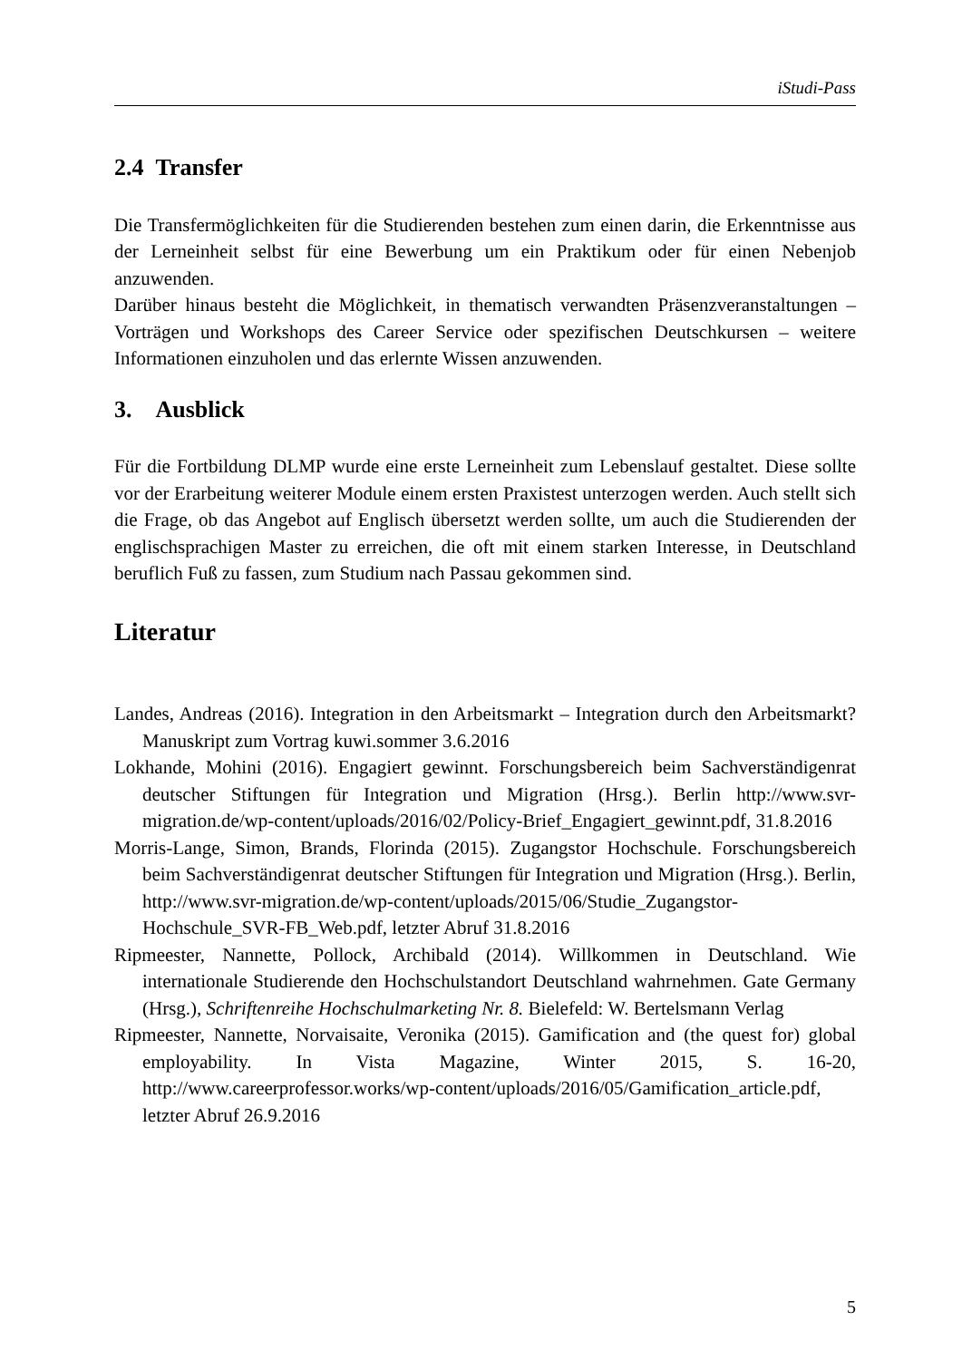iStudi-Pass
2.4 Transfer
Die Transfermöglichkeiten für die Studierenden bestehen zum einen darin, die Erkenntnisse aus der Lerneinheit selbst für eine Bewerbung um ein Praktikum oder für einen Nebenjob anzuwenden.
Darüber hinaus besteht die Möglichkeit, in thematisch verwandten Präsenzveranstaltungen – Vorträgen und Workshops des Career Service oder spezifischen Deutschkursen – weitere Informationen einzuholen und das erlernte Wissen anzuwenden.
3. Ausblick
Für die Fortbildung DLMP wurde eine erste Lerneinheit zum Lebenslauf gestaltet. Diese sollte vor der Erarbeitung weiterer Module einem ersten Praxistest unterzogen werden. Auch stellt sich die Frage, ob das Angebot auf Englisch übersetzt werden sollte, um auch die Studierenden der englischsprachigen Master zu erreichen, die oft mit einem starken Interesse, in Deutschland beruflich Fuß zu fassen, zum Studium nach Passau gekommen sind.
Literatur
Landes, Andreas (2016). Integration in den Arbeitsmarkt – Integration durch den Arbeitsmarkt? Manuskript zum Vortrag kuwi.sommer 3.6.2016
Lokhande, Mohini (2016). Engagiert gewinnt. Forschungsbereich beim Sachverständigenrat deutscher Stiftungen für Integration und Migration (Hrsg.). Berlin http://www.svr-migration.de/wp-content/uploads/2016/02/Policy-Brief_Engagiert_gewinnt.pdf, 31.8.2016
Morris-Lange, Simon, Brands, Florinda (2015). Zugangstor Hochschule. Forschungsbereich beim Sachverständigenrat deutscher Stiftungen für Integration und Migration (Hrsg.). Berlin, http://www.svr-migration.de/wp-content/uploads/2015/06/Studie_Zugangstor-Hochschule_SVR-FB_Web.pdf, letzter Abruf 31.8.2016
Ripmeester, Nannette, Pollock, Archibald (2014). Willkommen in Deutschland. Wie internationale Studierende den Hochschulstandort Deutschland wahrnehmen. Gate Germany (Hrsg.), Schriftenreihe Hochschulmarketing Nr. 8. Bielefeld: W. Bertelsmann Verlag
Ripmeester, Nannette, Norvaisaite, Veronika (2015). Gamification and (the quest for) global employability. In Vista Magazine, Winter 2015, S. 16-20, http://www.careerprofessor.works/wp-content/uploads/2016/05/Gamification_article.pdf, letzter Abruf 26.9.2016
5